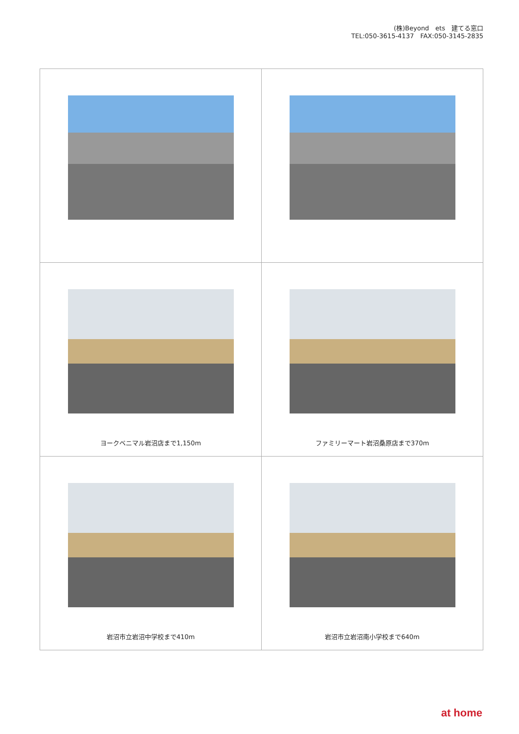(株)Beyond　ets　建てる窓口
TEL:050-3615-4137　FAX:050-3145-2835
| ヨークベニマル岩沼店まで1,150m | ファミリーマート岩沼桑原店まで370m |
| 岩沼市立岩沼中学校まで410m | 岩沼市立岩沼南小学校まで640m |
at home